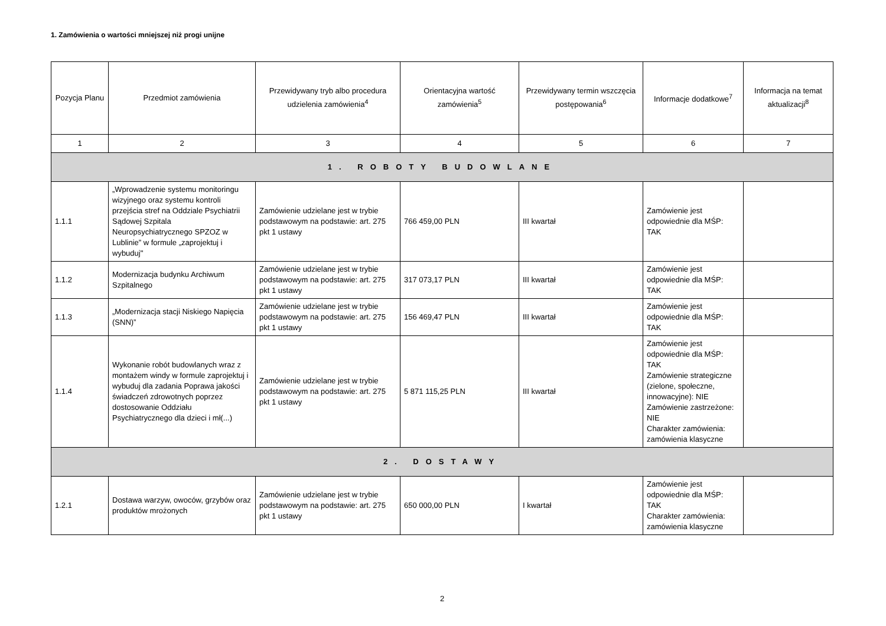1. Zamówienia o wartości mniejszej niż progi unijne
| Pozycja Planu | Przedmiot zamówienia | Przewidywany tryb albo procedura udzielenia zamówienia<sup>4</sup> | Orientacyjna wartość zamówienia<sup>5</sup> | Przewidywany termin wszczęcia postępowania<sup>6</sup> | Informacje dodatkowe<sup>7</sup> | Informacja na temat aktualizacji<sup>8</sup> |
| --- | --- | --- | --- | --- | --- | --- |
| 1 | 2 | 3 | 4 | 5 | 6 | 7 |
| 1. ROBOTY BUDOWLANE | | | | | | |
| 1.1.1 | „Wprowadzenie systemu monitoringu wizyjnego oraz systemu kontroli przejścia stref na Oddziale Psychiatrii Sądowej Szpitala Neuropsychiatrycznego SPZOZ w Lublinie” w formule „zaprojektuj i wybuduj" | Zamówienie udzielane jest w trybie podstawowym na podstawie: art. 275 pkt 1 ustawy | 766 459,00 PLN | III kwartał | Zamówienie jest odpowiednie dla MŚP: TAK | |
| 1.1.2 | Modernizacja budynku Archiwum Szpitalnego | Zamówienie udzielane jest w trybie podstawowym na podstawie: art. 275 pkt 1 ustawy | 317 073,17 PLN | III kwartał | Zamówienie jest odpowiednie dla MŚP: TAK | |
| 1.1.3 | „Modernizacja stacji Niskiego Napięcia (SNN)” | Zamówienie udzielane jest w trybie podstawowym na podstawie: art. 275 pkt 1 ustawy | 156 469,47 PLN | III kwartał | Zamówienie jest odpowiednie dla MŚP: TAK | |
| 1.1.4 | Wykonanie robót budowlanych wraz z montażem windy w formule zaprojektuj i wybuduj dla zadania Poprawa jakości świadczeń zdrowotnych poprzez dostosowanie Oddziału Psychiatrycznego dla dzieci i mł(...) | Zamówienie udzielane jest w trybie podstawowym na podstawie: art. 275 pkt 1 ustawy | 5 871 115,25 PLN | III kwartał | Zamówienie jest odpowiednie dla MŚP: TAK Zamówienie strategiczne (zielone, społeczne, innowacyjne): NIE Zamówienie zastrzeżone: NIE Charakter zamówienia: zamówienia klasyczne | |
| 2. DOSTAWY | | | | | | |
| 1.2.1 | Dostawa warzyw, owoców, grzybów oraz produktów mrożonych | Zamówienie udzielane jest w trybie podstawowym na podstawie: art. 275 pkt 1 ustawy | 650 000,00 PLN | I kwartał | Zamówienie jest odpowiednie dla MŚP: TAK Charakter zamówienia: zamówienia klasyczne | |
2